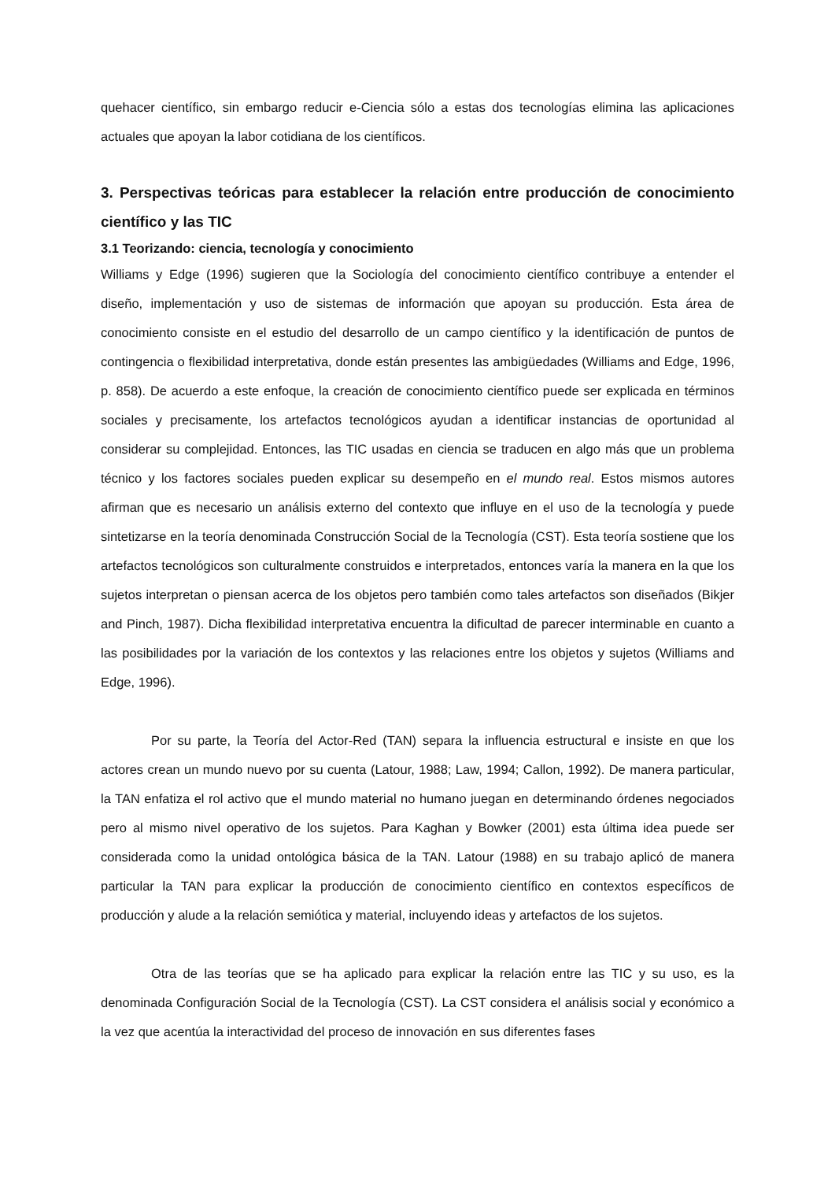quehacer científico, sin embargo reducir e-Ciencia sólo a estas dos tecnologías elimina las aplicaciones actuales que apoyan la labor cotidiana de los científicos.
3. Perspectivas teóricas para establecer la relación entre producción de conocimiento científico y las TIC
3.1 Teorizando: ciencia, tecnología y conocimiento
Williams y Edge (1996) sugieren que la Sociología del conocimiento científico contribuye a entender el diseño, implementación y uso de sistemas de información que apoyan su producción. Esta área de conocimiento consiste en el estudio del desarrollo de un campo científico y la identificación de puntos de contingencia o flexibilidad interpretativa, donde están presentes las ambigüedades (Williams and Edge, 1996, p. 858). De acuerdo a este enfoque, la creación de conocimiento científico puede ser explicada en términos sociales y precisamente, los artefactos tecnológicos ayudan a identificar instancias de oportunidad al considerar su complejidad. Entonces, las TIC usadas en ciencia se traducen en algo más que un problema técnico y los factores sociales pueden explicar su desempeño en el mundo real. Estos mismos autores afirman que es necesario un análisis externo del contexto que influye en el uso de la tecnología y puede sintetizarse en la teoría denominada Construcción Social de la Tecnología (CST). Esta teoría sostiene que los artefactos tecnológicos son culturalmente construidos e interpretados, entonces varía la manera en la que los sujetos interpretan o piensan acerca de los objetos pero también como tales artefactos son diseñados (Bikjer and Pinch, 1987). Dicha flexibilidad interpretativa encuentra la dificultad de parecer interminable en cuanto a las posibilidades por la variación de los contextos y las relaciones entre los objetos y sujetos (Williams and Edge, 1996).
Por su parte, la Teoría del Actor-Red (TAN) separa la influencia estructural e insiste en que los actores crean un mundo nuevo por su cuenta (Latour, 1988; Law, 1994; Callon, 1992). De manera particular, la TAN enfatiza el rol activo que el mundo material no humano juegan en determinando órdenes negociados pero al mismo nivel operativo de los sujetos. Para Kaghan y Bowker (2001) esta última idea puede ser considerada como la unidad ontológica básica de la TAN. Latour (1988) en su trabajo aplicó de manera particular la TAN para explicar la producción de conocimiento científico en contextos específicos de producción y alude a la relación semiótica y material, incluyendo ideas y artefactos de los sujetos.
Otra de las teorías que se ha aplicado para explicar la relación entre las TIC y su uso, es la denominada Configuración Social de la Tecnología (CST). La CST considera el análisis social y económico a la vez que acentúa la interactividad del proceso de innovación en sus diferentes fases